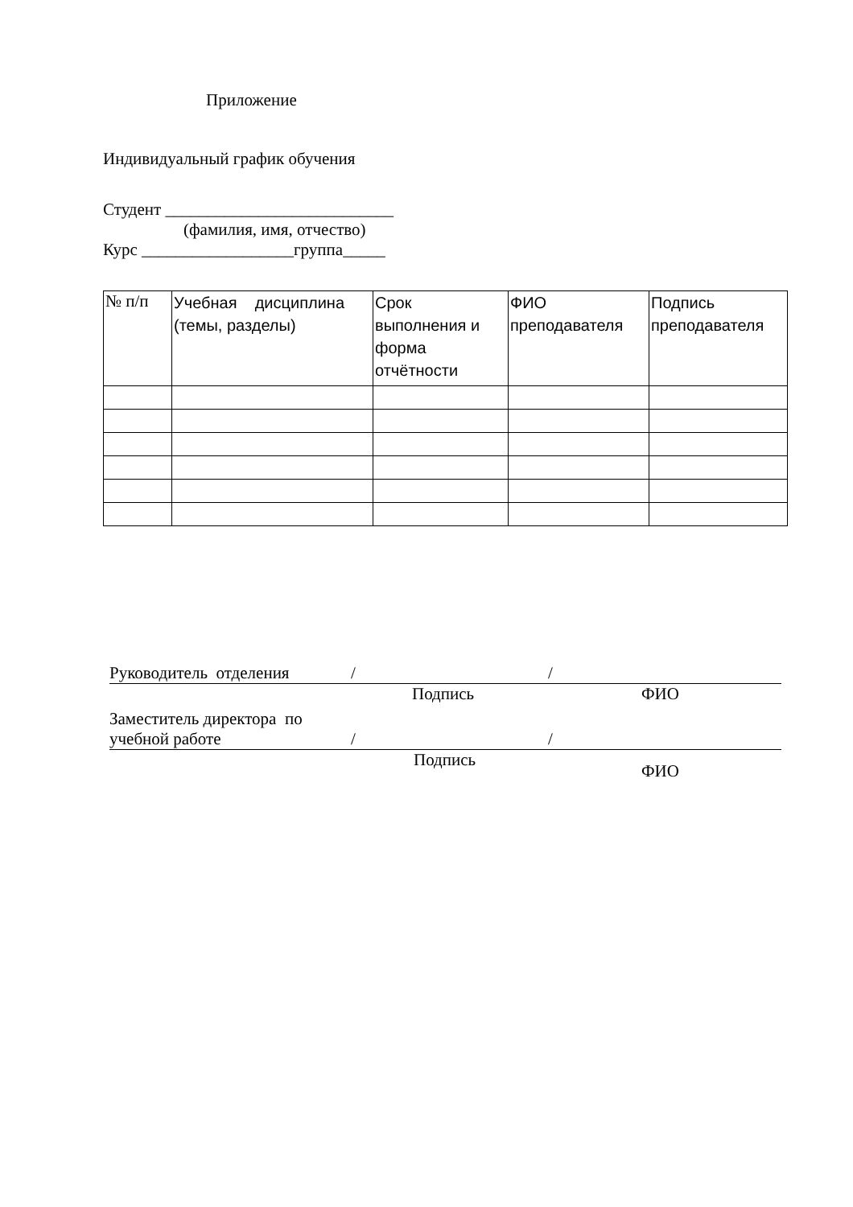Приложение
Индивидуальный график обучения
Студент ___________________________
(фамилия, имя, отчество)
Курс __________________группа_____
| № п/п | Учебная дисциплина (темы, разделы) | Срок выполнения и форма отчётности | ФИО преподавателя | Подпись преподавателя |
Руководитель отделения / /
Подпись ФИО
Заместитель директора по
учебной работе / /
Подпись ФИО